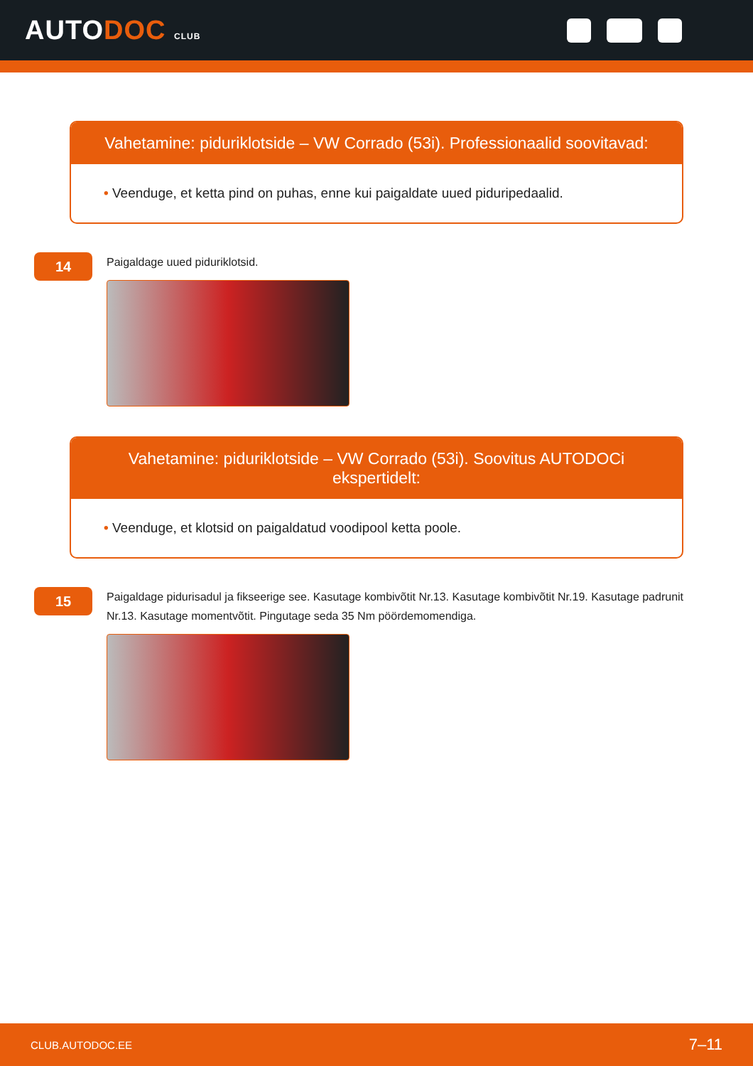AUTODOC CLUB
Vahetamine: piduriklotside – VW Corrado (53i). Professionaalid soovitavad:
• Veenduge, et ketta pind on puhas, enne kui paigaldate uued piduripedaalid.
14
Paigaldage uued piduriklotsid.
Vahetamine: piduriklotside – VW Corrado (53i). Soovitus AUTODOCi ekspertidelt:
• Veenduge, et klotsid on paigaldatud voodipool ketta poole.
15
Paigaldage pidurisadul ja fikseerige see. Kasutage kombivõtit Nr.13. Kasutage kombivõtit Nr.19. Kasutage padrunit Nr.13. Kasutage momentvõtit. Pingutage seda 35 Nm pöördemomendiga.
CLUB.AUTODOC.EE 7–11